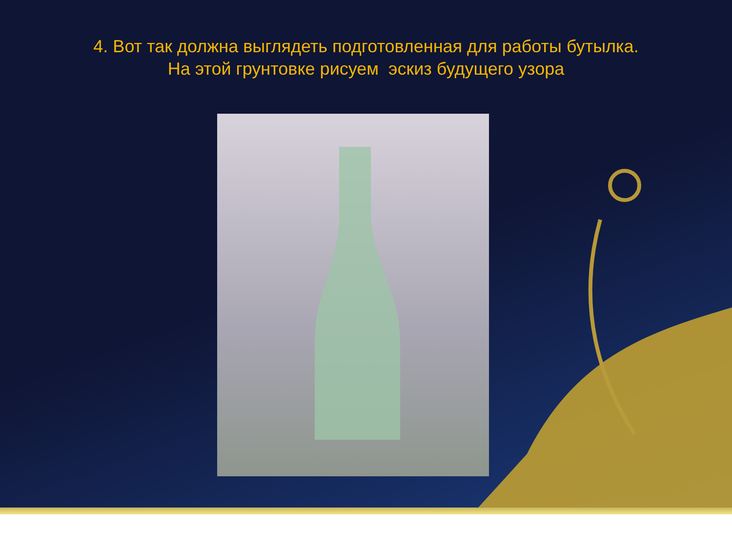4. Вот так должна выглядеть подготовленная для работы бутылка.
На этой грунтовке рисуем эскиз будущего узора